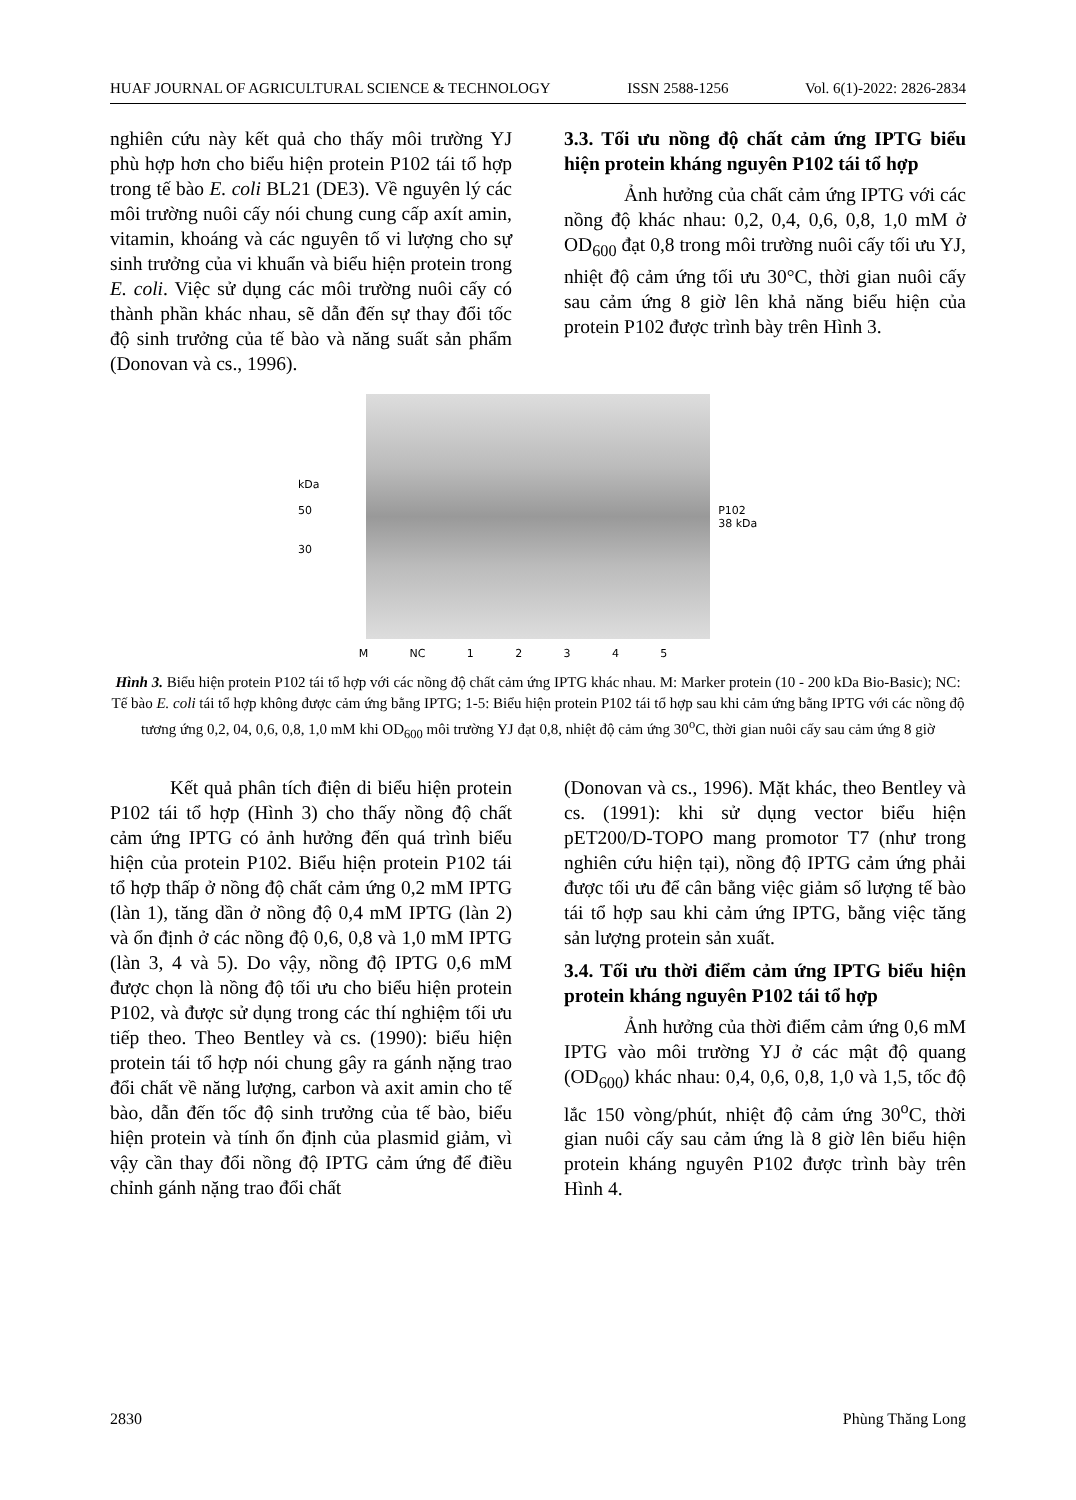HUAF JOURNAL OF AGRICULTURAL SCIENCE & TECHNOLOGY ISSN 2588-1256 Vol. 6(1)-2022: 2826-2834
nghiên cứu này kết quả cho thấy môi trường YJ phù hợp hơn cho biểu hiện protein P102 tái tổ hợp trong tế bào E. coli BL21 (DE3). Về nguyên lý các môi trường nuôi cấy nói chung cung cấp axít amin, vitamin, khoáng và các nguyên tố vi lượng cho sự sinh trưởng của vi khuẩn và biểu hiện protein trong E. coli. Việc sử dụng các môi trường nuôi cấy có thành phần khác nhau, sẽ dẫn đến sự thay đổi tốc độ sinh trưởng của tế bào và năng suất sản phẩm (Donovan và cs., 1996).
3.3. Tối ưu nồng độ chất cảm ứng IPTG biểu hiện protein kháng nguyên P102 tái tổ hợp
Ảnh hưởng của chất cảm ứng IPTG với các nồng độ khác nhau: 0,2, 0,4, 0,6, 0,8, 1,0 mM ở OD<sub>600</sub> đạt 0,8 trong môi trường nuôi cấy tối ưu YJ, nhiệt độ cảm ứng tối ưu 30°C, thời gian nuôi cấy sau cảm ứng 8 giờ lên khả năng biểu hiện của protein P102 được trình bày trên Hình 3.
kDa
50
30
P102
38 kDa
M NC 1 2 3 4 5
Hình 3. Biểu hiện protein P102 tái tổ hợp với các nồng độ chất cảm ứng IPTG khác nhau. M: Marker protein (10 - 200 kDa Bio-Basic); NC: Tế bào E. coli tái tổ hợp không được cảm ứng bằng IPTG; 1-5: Biểu hiện protein P102 tái tổ hợp sau khi cảm ứng bằng IPTG với các nồng độ tương ứng 0,2, 04, 0,6, 0,8, 1,0 mM khi OD<sub>600</sub> môi trường YJ đạt 0,8, nhiệt độ cảm ứng 30<sup>o</sup>C, thời gian nuôi cấy sau cảm ứng 8 giờ
Kết quả phân tích điện di biểu hiện protein P102 tái tổ hợp (Hình 3) cho thấy nồng độ chất cảm ứng IPTG có ảnh hưởng đến quá trình biểu hiện của protein P102. Biểu hiện protein P102 tái tổ hợp thấp ở nồng độ chất cảm ứng 0,2 mM IPTG (làn 1), tăng dần ở nồng độ 0,4 mM IPTG (làn 2) và ổn định ở các nồng độ 0,6, 0,8 và 1,0 mM IPTG (làn 3, 4 và 5). Do vậy, nồng độ IPTG 0,6 mM được chọn là nồng độ tối ưu cho biểu hiện protein P102, và được sử dụng trong các thí nghiệm tối ưu tiếp theo. Theo Bentley và cs. (1990): biểu hiện protein tái tổ hợp nói chung gây ra gánh nặng trao đổi chất về năng lượng, carbon và axit amin cho tế bào, dẫn đến tốc độ sinh trưởng của tế bào, biểu hiện protein và tính ổn định của plasmid giảm, vì vậy cần thay đổi nồng độ IPTG cảm ứng để điều chỉnh gánh nặng trao đổi chất
(Donovan và cs., 1996). Mặt khác, theo Bentley và cs. (1991): khi sử dụng vector biểu hiện pET200/D-TOPO mang promotor T7 (như trong nghiên cứu hiện tại), nồng độ IPTG cảm ứng phải được tối ưu để cân bằng việc giảm số lượng tế bào tái tổ hợp sau khi cảm ứng IPTG, bằng việc tăng sản lượng protein sản xuất.
3.4. Tối ưu thời điểm cảm ứng IPTG biểu hiện protein kháng nguyên P102 tái tổ hợp
Ảnh hưởng của thời điểm cảm ứng 0,6 mM IPTG vào môi trường YJ ở các mật độ quang (OD<sub>600</sub>) khác nhau: 0,4, 0,6, 0,8, 1,0 và 1,5, tốc độ lắc 150 vòng/phút, nhiệt độ cảm ứng 30<sup>o</sup>C, thời gian nuôi cấy sau cảm ứng là 8 giờ lên biểu hiện protein kháng nguyên P102 được trình bày trên Hình 4.
2830 Phùng Thăng Long